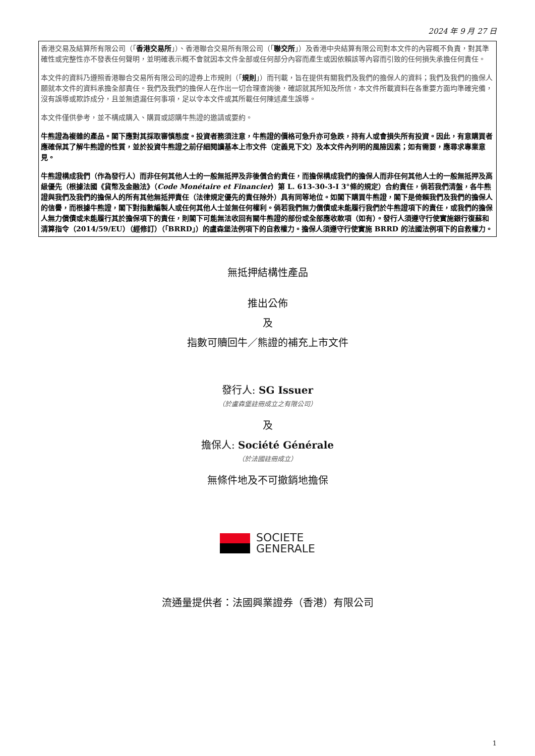2024 年 9 月 27 日
香港交易及結算所有限公司（「香港交易所」）、香港聯合交易所有限公司（「聯交所」）及香港中央結算有限公司對本文件的內容概不負責，對其準確性或完整性亦不發表任何聲明，並明確表示概不會就因本文件全部或任何部分內容而產生或因依賴該等內容而引致的任何損失承擔任何責任。
本文件的資料乃遵照香港聯合交易所有限公司的證券上市規則（「規則」）而刊載，旨在提供有關我們及我們的擔保人的資料；我們及我們的擔保人願就本文件的資料承擔全部責任。我們及我們的擔保人在作出一切合理查詢後，確認就其所知及所信，本文件所載資料在各重要方面均準確完備，沒有誤導或欺詐成分，且並無遺漏任何事項，足以令本文件或其所載任何陳述產生誤導。
本文件僅供參考，並不構成購入、購買或認購牛熊證的邀請或要約。
牛熊證為複雜的產品。閣下應對其採取審慎態度。投資者務須注意，牛熊證的價格可急升亦可急跌，持有人或會損失所有投資。因此，有意購買者應確保其了解牛熊證的性質，並於投資牛熊證之前仔細閱讀基本上市文件（定義見下文）及本文件內列明的風險因素；如有需要，應尋求專業意見。
牛熊證構成我們（作為發行人）而非任何其他人士的一般無抵押及非後償合約責任，而擔保構成我們的擔保人而非任何其他人士的一般無抵押及高級優先（根據法國《貨幣及金融法》（Code Monétaire et Financier）第 L. 613-30-3-I 3°條的規定）合約責任，倘若我們清盤，各牛熊證與我們及我們的擔保人的所有其他無抵押責任（法律規定優先的責任除外）具有同等地位。如閣下購買牛熊證，閣下是倚賴我們及我們的擔保人的信譽，而根據牛熊證，閣下對指數編製人或任何其他人士並無任何權利。倘若我們無力償債或未能履行我們於牛熊證項下的責任，或我們的擔保人無力償債或未能履行其於擔保項下的責任，則閣下可能無法收回有關牛熊證的部份或全部應收款項（如有）。發行人須遵守行使實施銀行復蘇和清算指令（2014/59/EU）（經修訂）（「BRRD」）的盧森堡法例項下的自救權力。擔保人須遵守行使實施 BRRD 的法國法例項下的自救權力。
無抵押結構性產品
推出公佈
及
指數可贖回牛／熊證的補充上市文件
發行人: SG Issuer
（於盧森堡註冊成立之有限公司）
及
擔保人: Société Générale
（於法國註冊成立）
無條件地及不可撤銷地擔保
SOCIETE
GENERALE
流通量提供者：法國興業證券（香港）有限公司
1